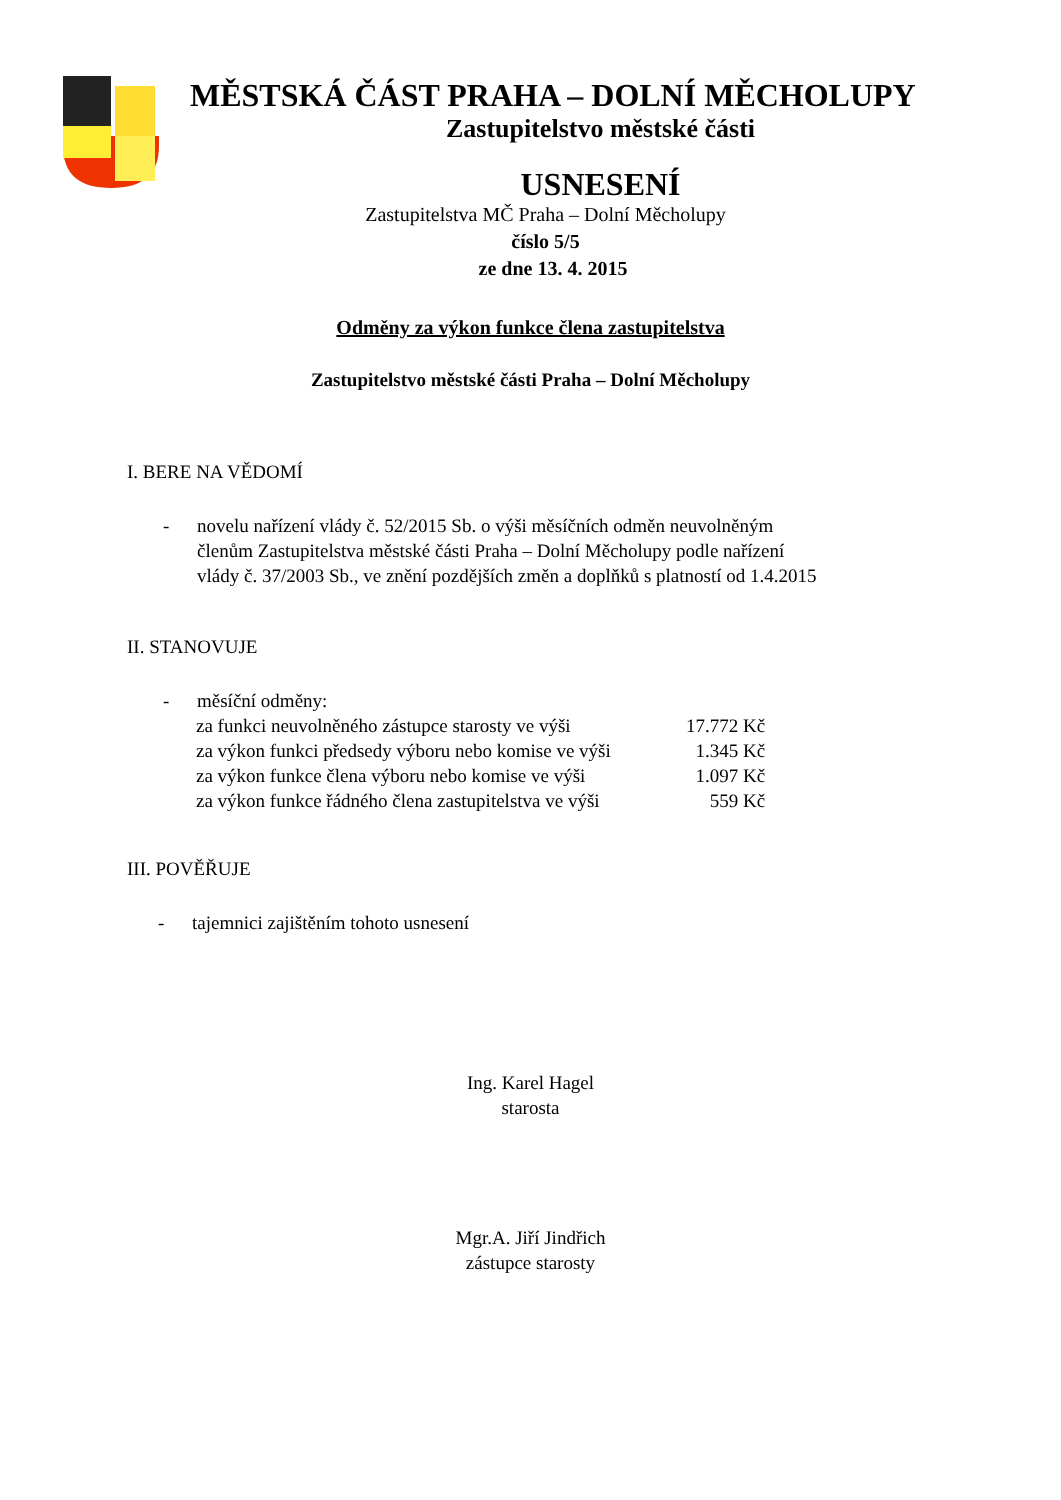MĚSTSKÁ ČÁST PRAHA – DOLNÍ MĚCHOLUPY
Zastupitelstvo městské části
USNESENÍ
Zastupitelstva MČ Praha – Dolní Měcholupy
číslo 5/5
ze dne 13. 4. 2015
Odměny za výkon funkce člena zastupitelstva
Zastupitelstvo městské části Praha – Dolní Měcholupy
I. BERE NA VĚDOMÍ
- novelu nařízení vlády č. 52/2015 Sb. o výši měsíčních odměn neuvolněným členům Zastupitelstva městské části Praha – Dolní Měcholupy podle nařízení vlády č. 37/2003 Sb., ve znění pozdějších změn a doplňků s platností od 1.4.2015
II. STANOVUJE
- měsíční odměny:
| za funkci neuvolněného zástupce starosty ve výši | 17.772 Kč |
| za výkon funkci předsedy výboru nebo komise ve výši | 1.345 Kč |
| za výkon funkce člena výboru nebo komise ve výši | 1.097 Kč |
| za výkon funkce řádného člena zastupitelstva ve výši | 559 Kč |
III. POVĚŘUJE
- tajemnici zajištěním tohoto usnesení
Ing. Karel Hagel
starosta
Mgr.A. Jiří Jindřich
zástupce starosty